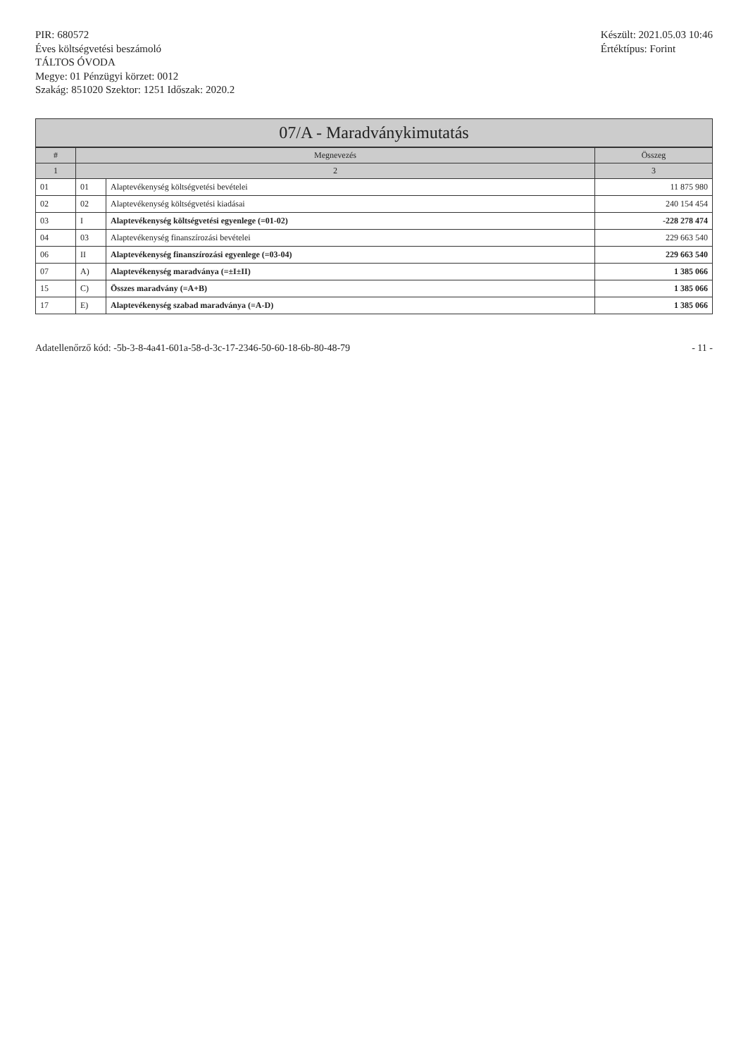PIR: 680572
Éves költségvetési beszámoló
TÁLTOS ÓVODA
Megye: 01 Pénzügyi körzet: 0012
Szakág: 851020 Szektor: 1251 Időszak: 2020.2
Készült: 2021.05.03 10:46
Értéktípus: Forint
07/A - Maradványkimutatás
| # | Megnevezés | | Összeg |
| --- | --- | --- | --- |
| 1 | 2 | | 3 |
| 01 | 01 | Alaptevékenység költségvetési bevételei | 11 875 980 |
| 02 | 02 | Alaptevékenység költségvetési kiadásai | 240 154 454 |
| 03 | I | Alaptevékenység költségvetési egyenlege (=01-02) | -228 278 474 |
| 04 | 03 | Alaptevékenység finanszírozási bevételei | 229 663 540 |
| 06 | II | Alaptevékenység finanszírozási egyenlege (=03-04) | 229 663 540 |
| 07 | A) | Alaptevékenység maradványa (=±I±II) | 1 385 066 |
| 15 | C) | Összes maradvány (=A+B) | 1 385 066 |
| 17 | E) | Alaptevékenység szabad maradványa (=A-D) | 1 385 066 |
Adatellenőrző kód: -5b-3-8-4a41-601a-58-d-3c-17-2346-50-60-18-6b-80-48-79
- 11 -